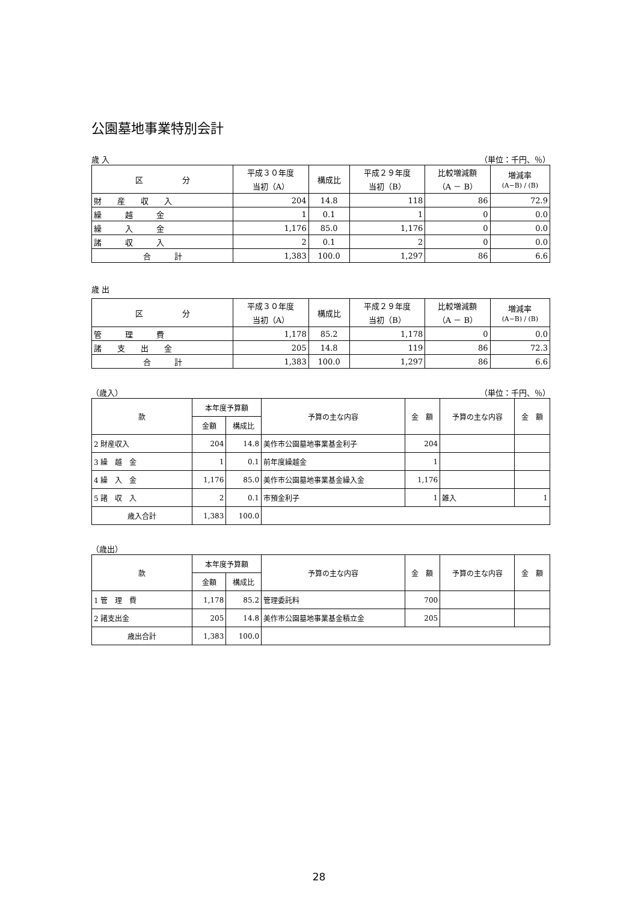公園墓地事業特別会計
歳 入 （単位：千円、％）
| 区 分 | 平成３０年度 当初（A） | 構成比 | 平成２９年度 当初（B） | 比較増減額 （A － B） | 増減率 (A−B) / (B) |
| --- | --- | --- | --- | --- | --- |
| 財 産 収 入 | 204 | 14.8 | 118 | 86 | 72.9 |
| 繰 越 金 | 1 | 0.1 | 1 | 0 | 0.0 |
| 繰 入 金 | 1,176 | 85.0 | 1,176 | 0 | 0.0 |
| 諸 収 入 | 2 | 0.1 | 2 | 0 | 0.0 |
| 合 計 | 1,383 | 100.0 | 1,297 | 86 | 6.6 |
歳 出
| 区 分 | 平成３０年度 当初（A） | 構成比 | 平成２９年度 当初（B） | 比較増減額 （A － B） | 増減率 (A−B) / (B) |
| --- | --- | --- | --- | --- | --- |
| 管 理 費 | 1,178 | 85.2 | 1,178 | 0 | 0.0 |
| 諸 支 出 金 | 205 | 14.8 | 119 | 86 | 72.3 |
| 合 計 | 1,383 | 100.0 | 1,297 | 86 | 6.6 |
（歳入） （単位：千円、％）
| 款 | 本年度予算額 | | 予算の主な内容 | 金 額 | 予算の主な内容 | 金 額 |
| --- | --- | --- | --- | --- | --- | --- |
| | 金額 | 構成比 | | | | |
| 2 財産収入 | 204 | 14.8 | 美作市公園墓地事業基金利子 | 204 | | |
| 3 繰 越 金 | 1 | 0.1 | 前年度繰越金 | 1 | | |
| 4 繰 入 金 | 1,176 | 85.0 | 美作市公園墓地事業基金繰入金 | 1,176 | | |
| 5 諸 収 入 | 2 | 0.1 | 市預金利子 | 1 | 雑入 | 1 |
| 歳入合計 | 1,383 | 100.0 | | | | |
（歳出）
| 款 | 本年度予算額 | | 予算の主な内容 | 金 額 | 予算の主な内容 | 金 額 |
| --- | --- | --- | --- | --- | --- | --- |
| | 金額 | 構成比 | | | | |
| 1 管 理 費 | 1,178 | 85.2 | 管理委託料 | 700 | | |
| 2 諸支出金 | 205 | 14.8 | 美作市公園墓地事業基金積立金 | 205 | | |
| 歳出合計 | 1,383 | 100.0 | | | | |
28